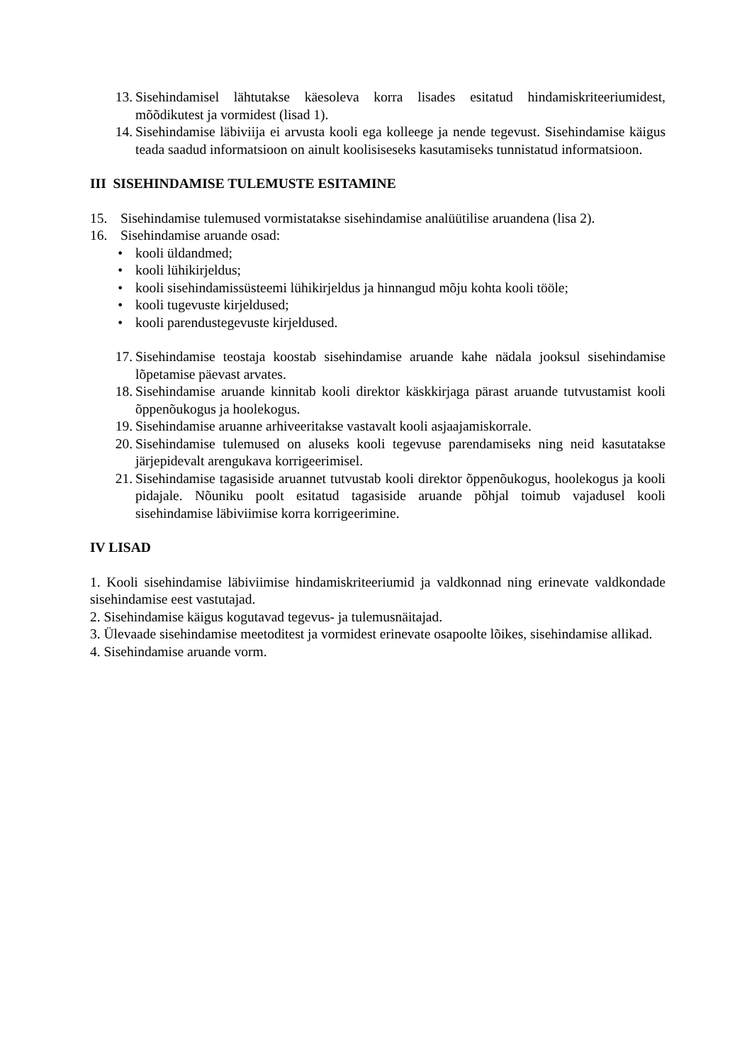13. Sisehindamisel lähtutakse käesoleva korra lisades esitatud hindamiskriteeriumidest, mõõdikutest ja vormidest (lisad 1).
14. Sisehindamise läbiviija ei arvusta kooli ega kolleege ja nende tegevust. Sisehindamise käigus teada saadud informatsioon on ainult koolisiseseks kasutamiseks tunnistatud informatsioon.
III SISEHINDAMISE TULEMUSTE ESITAMINE
15. Sisehindamise tulemused vormistatakse sisehindamise analüütilise aruandena (lisa 2).
16. Sisehindamise aruande osad:
• kooli üldandmed;
• kooli lühikirjeldus;
• kooli sisehindamissüsteemi lühikirjeldus ja hinnangud mõju kohta kooli tööle;
• kooli tugevuste kirjeldused;
• kooli parendustegevuste kirjeldused.
17. Sisehindamise teostaja koostab sisehindamise aruande kahe nädala jooksul sisehindamise lõpetamise päevast arvates.
18. Sisehindamise aruande kinnitab kooli direktor käskkirjaga pärast aruande tutvustamist kooli õppenõukogus ja hoolekogus.
19. Sisehindamise aruanne arhiveeritakse vastavalt kooli asjaajamiskorrale.
20. Sisehindamise tulemused on aluseks kooli tegevuse parendamiseks ning neid kasutatakse järjepidevalt arengukava korrigeerimisel.
21. Sisehindamise tagasiside aruannet tutvustab kooli direktor õppenõukogus, hoolekogus ja kooli pidajale. Nõuniku poolt esitatud tagasiside aruande põhjal toimub vajadusel kooli sisehindamise läbiviimise korra korrigeerimine.
IV LISAD
1. Kooli sisehindamise läbiviimise hindamiskriteeriumid ja valdkonnad ning erinevate valdkondade sisehindamise eest vastutajad.
2. Sisehindamise käigus kogutavad tegevus- ja tulemusnäitajad.
3. Ülevaade sisehindamise meetoditest ja vormidest erinevate osapoolte lõikes, sisehindamise allikad.
4. Sisehindamise aruande vorm.